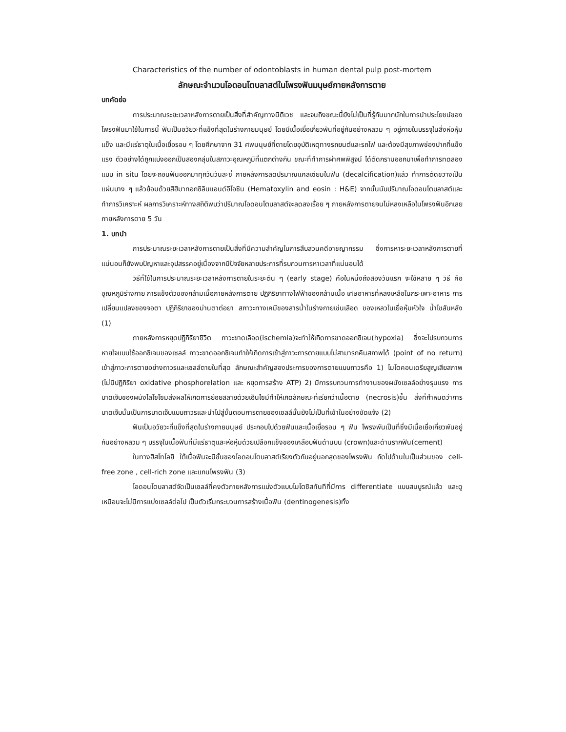Characteristics of the number of odontoblasts in human dental pulp post-mortem
ลักษณะจำนวนโอดอนโตบลาสต์ในโพรงฟันมนุษย์ภายหลังการตาย
บทคัดย่อ
การประมาณระยะเวลาหลังการตายเป็นสิ่งที่สำคัญทางนิติเวช และจนถึงขณะนี้ยังไม่เป็นที่รู้กันมากนักในการนำประโยชน์ของโพรงฟันมาใช้ในการนี้ ฟันเป็นอวัยวะที่แข็งที่สุดในร่างกายมนุษย์ โดยมีเนื้อเยื่อเกี่ยวพันที่อยู่กันอย่างหลวม ๆ อยู่ภายในบรรจุในสิ่งห่อหุ้มแข็ง และมีแร่ธาตุในเนื้อเยื่อรอบ ๆ โดยศึกษาจาก 31 ศพมนุษย์ที่ตายโดยอุบัติเหตุทางรถยนต์และรถไฟ และต้องมีสุขภาพช่องปากที่แข็งแรง ตัวอย่างได้ถูกแบ่งออกเป็นสองกลุ่มในสภาวะอุณหภูมิที่แตกต่างกัน ขณะที่ทำการผ่าศพพิสูจน์ ได้ตัดกรามออกมาเพื่อทำการทดลองแบบ in situ โดยจะถอนฟันออกมาทุกวันวันละซี่ ภายหลังการลดปริมาณแคลเซียมในฟัน (decalcification)แล้ว ทำการตัดขวางเป็นแผ่นบาง ๆ แล้วย้อมด้วยสีฮีมาทอกซิลินแอนด์อีโอซิน (Hematoxylin and eosin : H&E) จากนั้นนับปริมาณโอดอนโตบลาสต์และทำการวิเคราะห์ ผลการวิเคราะห์ทางสถิติพบว่าปริมาณโอดอนโตบลาสต์จะลดลงเรื่อย ๆ ภายหลังการตายจนไม่หลงเหลือในโพรงฟันอีกเลยภายหลังการตาย 5 วัน
1. บทนำ
การประมาณระยะเวลาหลังการตายเป็นสิ่งที่มีความสำคัญในการสืบสวนคดีอาชญากรรม ซึ่งการหาระยะเวลาหลังการตายที่แน่นอนก็ยังพบปัญหาและอุปสรรคอยู่เนื่องจากมีปัจจัยหลายประการที่รบกวนการหาเวลาที่แน่นอนได้
วิธีที่ใช้ในการประมาณระยะเวลาหลังการตายในระยะต้น ๆ (early stage) คือในหนึ่งถึงสองวันแรก จะใช้หลาย ๆ วิธี คือ อุณหภูมิร่างกาย การแข็งตัวของกล้ามเนื้อภายหลังการตาย ปฏิกิริยาทางไฟฟ้าของกล้ามเนื้อ เศษอาหารที่หลงเหลือในกระเพาะอาหาร การเปลี่ยนแปลงของจอตา ปฏิกิริยาของม่านตาต่อยา สภาวะทางเคมีของสารน้ำในร่างกายเช่นเลือด ของเหลวในเยื่อหุ้มหัวใจ น้ำไขสันหลัง (1)
ภายหลังการหยุดปฏิกิริยาชีวิต ภาวะขาดเลือด(ischemia)จะทำให้เกิดการขาดออกซิเจน(hypoxia) ซึ่งจะไปรบกวนการหายใจแบบใช้ออกซิเจนของเซลล์ ภาวะขาดออกซิเจนทำให้เกิดการเข้าสู่ภาวะการตายแบบไม่สามารถคืนสภาพได้ (point of no return) เข้าสู่ภาวะการตายอย่างถาวรและเซลล์ตายในที่สุด ลักษณะสำคัญสองประการของการตายแบบถาวรคือ 1) ไมโตคอนเดรียสูญเสียสภาพ (ไม่มีปฏิกิริยา oxidative phosphorelation และ หยุดการสร้าง ATP) 2) มีการรบกวนการทำงานของผนังเซลล์อย่างรุนแรง การบาดเจ็บของผนังไลโซโซมส่งผลให้เกิดการย่อยสลายด้วยเอ็นไซม์ทำให้เกิดลักษณะที่เรียกว่าเนื้อตาย (necrosis)ขึ้น สิ่งที่กำหนดว่าการบาดเจ็บนั้นเป็นการบาดเจ็บแบบถาวรและนำไปสู่ขั้นตอนการตายของเซลล์นั้นยังไม่เป็นที่เข้าในอย่างชัดแจ้ง (2)
ฟันเป็นอวัยวะที่แข็งที่สุดในร่างกายมนุษย์ ประกอบไปด้วยฟันและเนื้อเยื่อรอบ ๆ ฟัน โพรงพันเป็นที่ซึ่งมีเนื้อเยื่อเกี่ยวพันอยู่กันอย่างหลวม ๆ บรรจุในเนื้อฟันที่มีแร่ธาตุและห่อหุ้มด้วยเปลือกแข็งของเคลือบฟันด้านบน (crown)และด้านรากฟัน(cement)
ในทางฮีสโทโลยี ใต้เนื้อฟันจะมีชั้นของโอดอนโตบลาสต์เรียงตัวกันอยู่นอกสุดของโพรงฟัน ถัดไปด้านในเป็นส่วนของ cell-free zone , cell-rich zone และแกนโพรงฟัน (3)
โอดอนโตบลาสต์จัดเป็นเซลล์ที่คงตัวภายหลังการแบ่งตัวแบบไมโตซิสทันทีที่มีการ differentiate แบบสมบูรณ์แล้ว และดูเหมือนจะไม่มีการแบ่งเซลล์ต่อไป เป็นตัวเริ่มกระบวนการสร้างเนื้อฟัน (dentinogenesis)ทั้ง